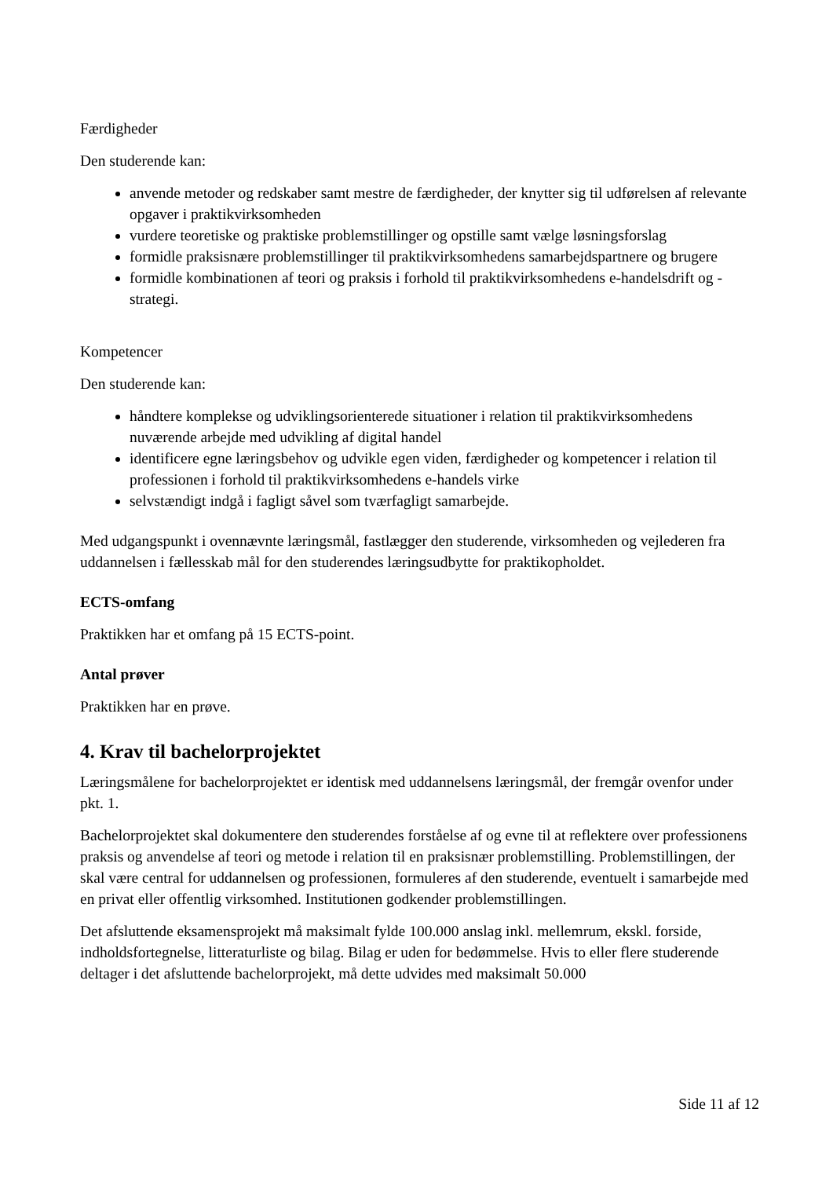Færdigheder
Den studerende kan:
anvende metoder og redskaber samt mestre de færdigheder, der knytter sig til udførelsen af relevante opgaver i praktikvirksomheden
vurdere teoretiske og praktiske problemstillinger og opstille samt vælge løsningsforslag
formidle praksisnære problemstillinger til praktikvirksomhedens samarbejdspartnere og brugere
formidle kombinationen af teori og praksis i forhold til praktikvirksomhedens e-handelsdrift og -strategi.
Kompetencer
Den studerende kan:
håndtere komplekse og udviklingsorienterede situationer i relation til praktikvirksomhedens nuværende arbejde med udvikling af digital handel
identificere egne læringsbehov og udvikle egen viden, færdigheder og kompetencer i relation til professionen i forhold til praktikvirksomhedens e-handels virke
selvstændigt indgå i fagligt såvel som tværfagligt samarbejde.
Med udgangspunkt i ovennævnte læringsmål, fastlægger den studerende, virksomheden og vejlederen fra uddannelsen i fællesskab mål for den studerendes læringsudbytte for praktikopholdet.
ECTS-omfang
Praktikken har et omfang på 15 ECTS-point.
Antal prøver
Praktikken har en prøve.
4. Krav til bachelorprojektet
Læringsmålene for bachelorprojektet er identisk med uddannelsens læringsmål, der fremgår ovenfor under pkt. 1.
Bachelorprojektet skal dokumentere den studerendes forståelse af og evne til at reflektere over professionens praksis og anvendelse af teori og metode i relation til en praksisnær problemstilling. Problemstillingen, der skal være central for uddannelsen og professionen, formuleres af den studerende, eventuelt i samarbejde med en privat eller offentlig virksomhed. Institutionen godkender problemstillingen.
Det afsluttende eksamensprojekt må maksimalt fylde 100.000 anslag inkl. mellemrum, ekskl. forside, indholdsfortegnelse, litteraturliste og bilag. Bilag er uden for bedømmelse. Hvis to eller flere studerende deltager i det afsluttende bachelorprojekt, må dette udvides med maksimalt 50.000
Side 11 af 12